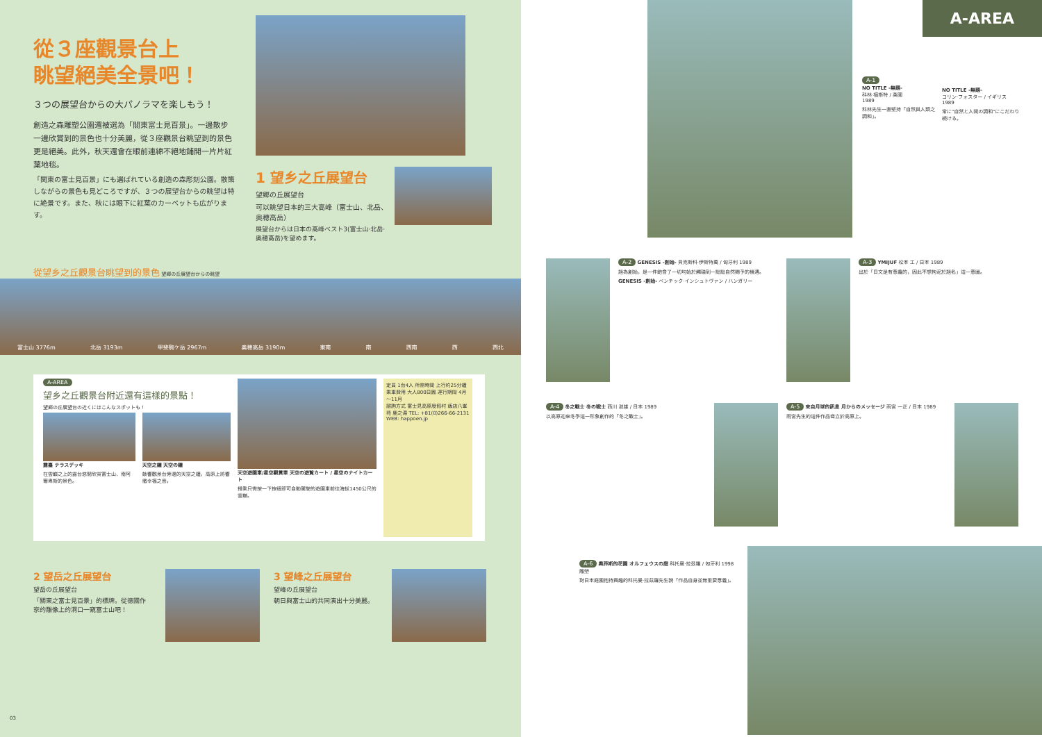從３座觀景台上
眺望絕美全景吧！
３つの展望台からの大パノラマを楽しもう！
創造之森雕塑公園還被選為「關東富士見百景」。一邊散步一邊欣賞到的景色也十分美麗，從３座觀景台眺望到的景色更是絕美。此外，秋天還會在眼前連綿不絕地鋪開一片片紅葉地毯。
「関東の富士見百景」にも選ばれている創造の森彫刻公園。散策しながらの景色も見どころですが、３つの展望台からの眺望は特に絶景です。また、秋には眼下に紅葉のカーペットも広がります。
1 望乡之丘展望台
望郷の丘展望台
可以眺望日本的三大高峰（富士山、北岳、奥穂高岳）
展望台からは日本の高峰ベスト3(富士山·北岳·奥穂高岳)を望めます。
從望乡之丘觀景台眺望到的景色 望郷の丘展望台からの眺望
富士山 3776m 北岳 3193m 甲斐駒ケ岳 2967m 奥穂高岳 3190m 東南 南 西南 西 西北
A-AREA
望乡之丘觀景台附近還有這樣的景點！
望郷の丘展望台の近くにはこんなスポットも！
露臺 テラスデッキ
在雲巔之上的露台悠閒欣賞富士山、南阿爾卑斯的景色。
天空之鐘 天空の鐘
敲響觀景台旁邊的天空之鐘，高原上將響徹幸福之音。
天空遊園車/星空觀賞車 天空の遊覧カート / 星空のナイトカート
搭乘只需按一下按鈕即可自動駕駛的遊園車前往海拔1450公尺的雲巔。
定員 1台4人 所需時間 上行約25分鐘 乘車費用 大人800日圓 運行期間 4月～11月
諮詢方式 富士見高原度假村 飯店八峯苑 鹿之湯 TEL: +81(0)266-66-2131 WEB: happoen.jp
2 望岳之丘展望台
望岳の丘展望台
「關東之富士見百景」的標牌。從德國作家的雕像上的洞口一窺富士山吧！
3 望峰之丘展望台
望峰の丘展望台
朝日與富士山的共同演出十分美麗。
03
A-AREA
A-1
NO TITLE -無題-
科林·福斯特 / 英國
1989
科林先生一直堅持「自然與人類之調和」。
NO TITLE -無題-
コリン·フォスター / イギリス
1989
常に"自然と人間の調和"にこだわり続ける。
A-2 GENESIS -創始- 貝克斯科·伊斯特萬 / 匈牙利 1989
題為創始，是一件飽含了一切均始於觸碰到一點點自然賜予的機遇。
GENESIS -創始- ベンチック·インシュトヴァン / ハンガリー
A-3 YMIJUF 松本 工 / 日本 1989
出於「日文是有意義的，因此不想拘泥於題名」這一意圖。
A-4 冬之戰士 冬の戦士 西川 淑雄 / 日本 1989
以高原迎來冬季這一形象創作的「冬之戰士」。
A-5 來自月球的訊息 月からのメッセージ 雨宮 一正 / 日本 1989
雨宮先生的這件作品聳立於高原上。
A-6 奧菲斯的花園 オルフェウスの庭 科托曼·拉茲羅 / 匈牙利 1998 雕塑
對日本庭園抱持興趣的科托曼·拉茲羅先生說「作品自身並無重要意義」。